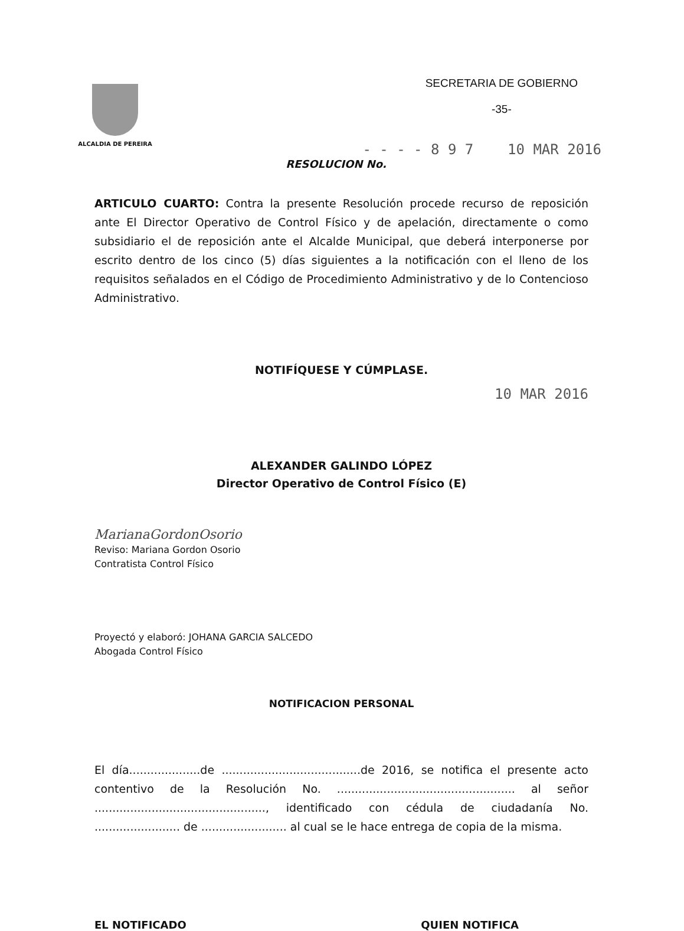ALCALDIA DE PEREIRA
SECRETARIA DE GOBIERNO
-35-
- - - - 8 9 7 10 MAR 2016
RESOLUCION No.
ARTICULO CUARTO: Contra la presente Resolución procede recurso de reposición ante El Director Operativo de Control Físico y de apelación, directamente o como subsidiario el de reposición ante el Alcalde Municipal, que deberá interponerse por escrito dentro de los cinco (5) días siguientes a la notificación con el lleno de los requisitos señalados en el Código de Procedimiento Administrativo y de lo Contencioso Administrativo.
NOTIFÍQUESE Y CÚMPLASE.
10 MAR 2016
ALEXANDER GALINDO LÓPEZ
Director Operativo de Control Físico (E)
MarianaGordonOsorio
Reviso: Mariana Gordon Osorio
Contratista Control Físico
Proyectó y elaboró: JOHANA GARCIA SALCEDO
Abogada Control Físico
NOTIFICACION PERSONAL
El día....................de .......................................de 2016, se notifica el presente acto contentivo de la Resolución No. .................................................. al señor ................................................, identificado con cédula de ciudadanía No. ........................ de ........................ al cual se le hace entrega de copia de la misma.
EL NOTIFICADO QUIEN NOTIFICA